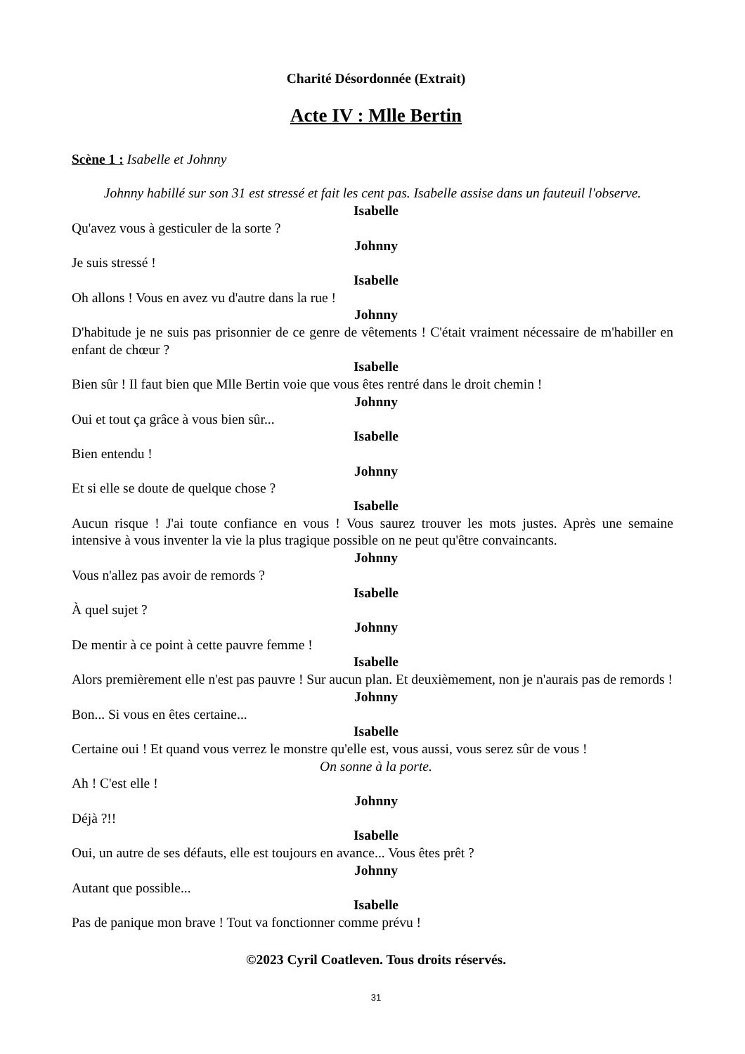Charité Désordonnée (Extrait)
Acte IV : Mlle Bertin
Scène 1 : Isabelle et Johnny
Johnny habillé sur son 31 est stressé et fait les cent pas. Isabelle assise dans un fauteuil l'observe.
Isabelle
Qu'avez vous à gesticuler de la sorte ?
Johnny
Je suis stressé !
Isabelle
Oh allons ! Vous en avez vu d'autre dans la rue !
Johnny
D'habitude je ne suis pas prisonnier de ce genre de vêtements ! C'était vraiment nécessaire de m'habiller en enfant de chœur ?
Isabelle
Bien sûr ! Il faut bien que Mlle Bertin voie que vous êtes rentré dans le droit chemin !
Johnny
Oui et tout ça grâce à vous bien sûr...
Isabelle
Bien entendu !
Johnny
Et si elle se doute de quelque chose ?
Isabelle
Aucun risque ! J'ai toute confiance en vous ! Vous saurez trouver les mots justes. Après une semaine intensive à vous inventer la vie la plus tragique possible on ne peut qu'être convaincants.
Johnny
Vous n'allez pas avoir de remords ?
Isabelle
À quel sujet ?
Johnny
De mentir à ce point à cette pauvre femme !
Isabelle
Alors premièrement elle n'est pas pauvre ! Sur aucun plan. Et deuxièmement, non je n'aurais pas de remords !
Johnny
Bon... Si vous en êtes certaine...
Isabelle
Certaine oui ! Et quand vous verrez le monstre qu'elle est, vous aussi, vous serez sûr de vous !
On sonne à la porte.
Ah ! C'est elle !
Johnny
Déjà ?!!
Isabelle
Oui, un autre de ses défauts, elle est toujours en avance... Vous êtes prêt ?
Johnny
Autant que possible...
Isabelle
Pas de panique mon brave ! Tout va fonctionner comme prévu !
©2023 Cyril Coatleven. Tous droits réservés.
31